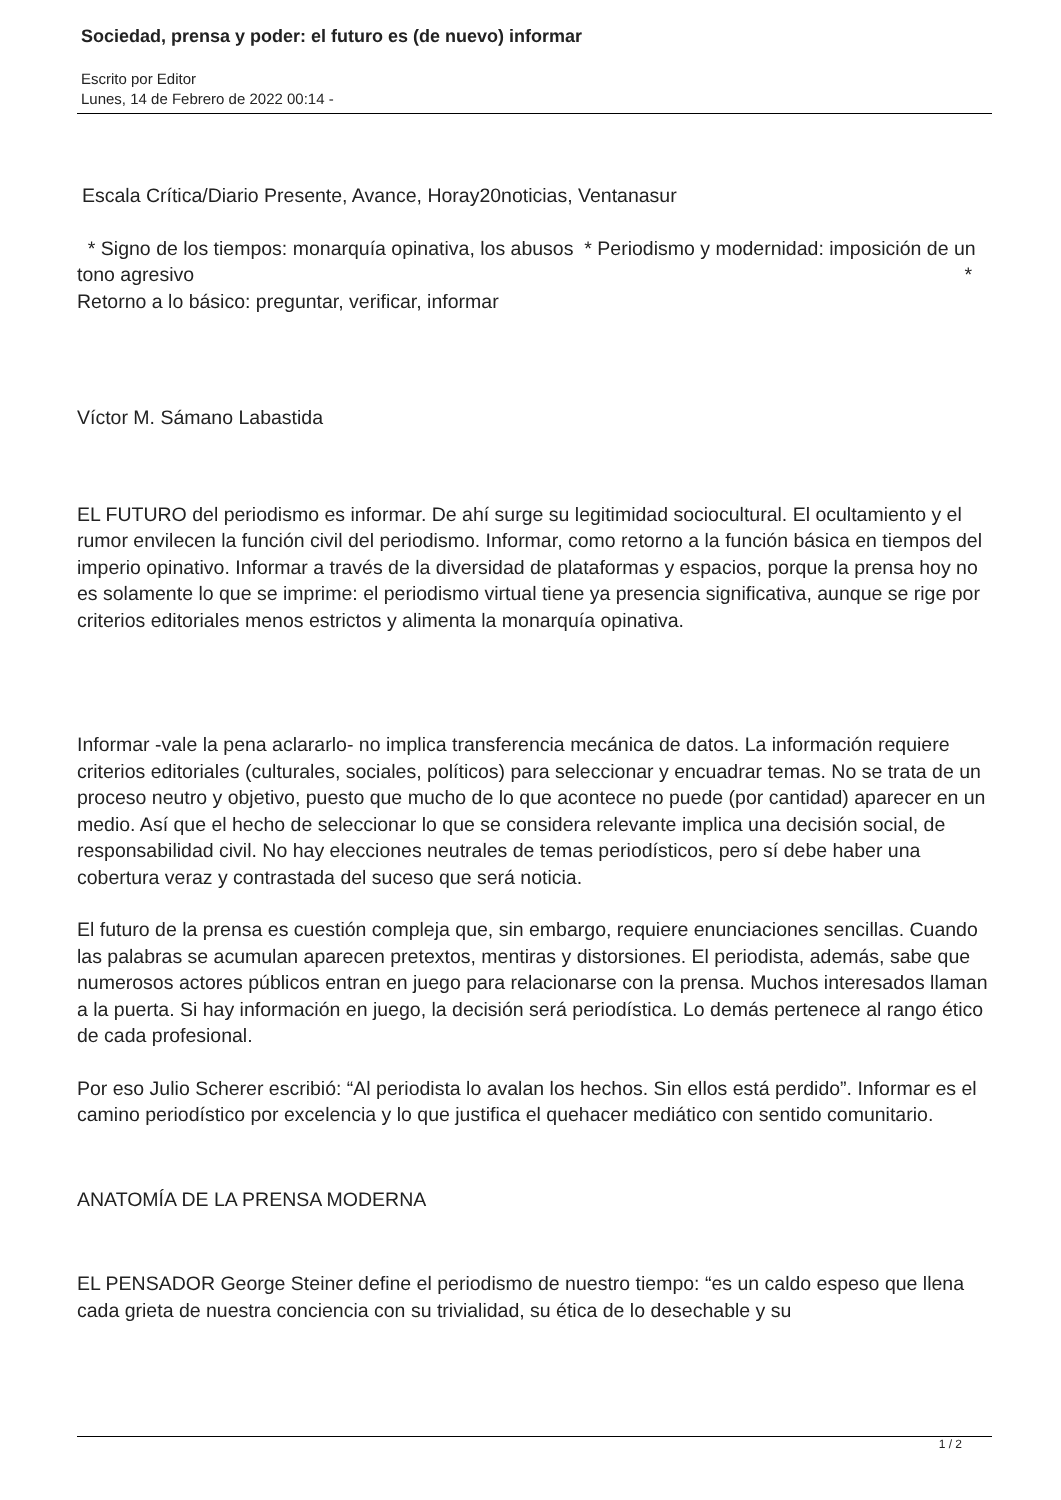Sociedad, prensa y poder: el futuro es (de nuevo) informar
Escrito por Editor
Lunes, 14 de Febrero de 2022 00:14 -
Escala Crítica/Diario Presente, Avance, Horay20noticias, Ventanasur
* Signo de los tiempos: monarquía opinativa, los abusos * Periodismo y modernidad: imposición de un tono agresivo *
Retorno a lo básico: preguntar, verificar, informar
Víctor M. Sámano Labastida
EL FUTURO del periodismo es informar. De ahí surge su legitimidad sociocultural. El ocultamiento y el rumor envilecen la función civil del periodismo. Informar, como retorno a la función básica en tiempos del imperio opinativo. Informar a través de la diversidad de plataformas y espacios, porque la prensa hoy no es solamente lo que se imprime: el periodismo virtual tiene ya presencia significativa, aunque se rige por criterios editoriales menos estrictos y alimenta la monarquía opinativa.
Informar -vale la pena aclararlo- no implica transferencia mecánica de datos. La información requiere criterios editoriales (culturales, sociales, políticos) para seleccionar y encuadrar temas. No se trata de un proceso neutro y objetivo, puesto que mucho de lo que acontece no puede (por cantidad) aparecer en un medio. Así que el hecho de seleccionar lo que se considera relevante implica una decisión social, de responsabilidad civil. No hay elecciones neutrales de temas periodísticos, pero sí debe haber una cobertura veraz y contrastada del suceso que será noticia.
El futuro de la prensa es cuestión compleja que, sin embargo, requiere enunciaciones sencillas. Cuando las palabras se acumulan aparecen pretextos, mentiras y distorsiones. El periodista, además, sabe que numerosos actores públicos entran en juego para relacionarse con la prensa. Muchos interesados llaman a la puerta. Si hay información en juego, la decisión será periodística. Lo demás pertenece al rango ético de cada profesional.
Por eso Julio Scherer escribió: “Al periodista lo avalan los hechos. Sin ellos está perdido”. Informar es el camino periodístico por excelencia y lo que justifica el quehacer mediático con sentido comunitario.
ANATOMÍA DE LA PRENSA MODERNA
EL PENSADOR George Steiner define el periodismo de nuestro tiempo: “es un caldo espeso que llena cada grieta de nuestra conciencia con su trivialidad, su ética de lo desechable y su
1 / 2